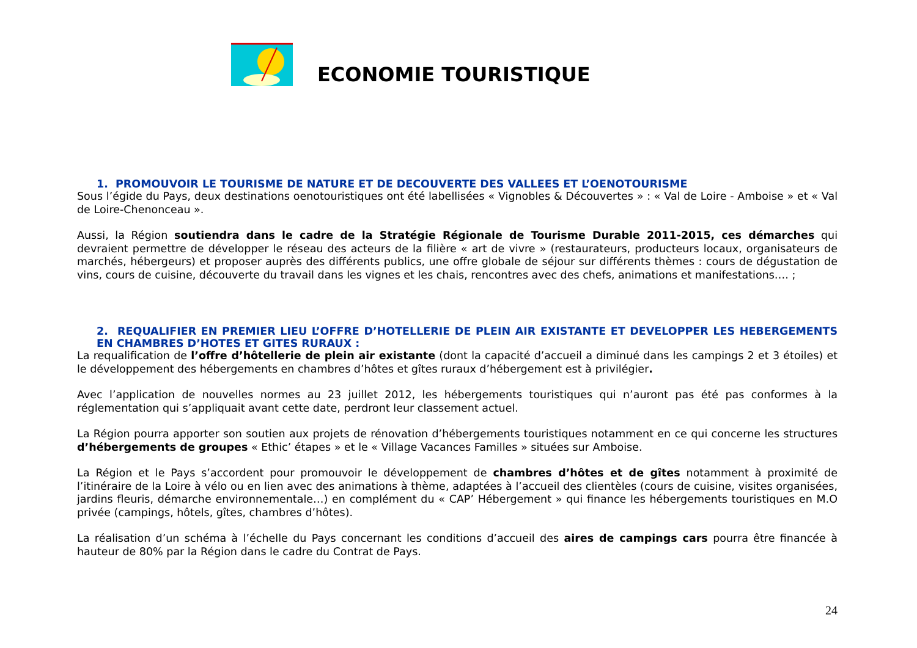ECONOMIE TOURISTIQUE
1. PROMOUVOIR LE TOURISME DE NATURE ET DE DECOUVERTE DES VALLEES ET L’OENOTOURISME
Sous l’égide du Pays, deux destinations oenotouristiques ont été labellisées « Vignobles & Découvertes » : « Val de Loire - Amboise » et « Val de Loire-Chenonceau ».
Aussi, la Région soutiendra dans le cadre de la Stratégie Régionale de Tourisme Durable 2011-2015, ces démarches qui devraient permettre de développer le réseau des acteurs de la filière « art de vivre » (restaurateurs, producteurs locaux, organisateurs de marchés, hébergeurs) et proposer auprès des différents publics, une offre globale de séjour sur différents thèmes : cours de dégustation de vins, cours de cuisine, découverte du travail dans les vignes et les chais, rencontres avec des chefs, animations et manifestations…. ;
2. REQUALIFIER EN PREMIER LIEU L’OFFRE D’HOTELLERIE DE PLEIN AIR EXISTANTE ET DEVELOPPER LES HEBERGEMENTS EN CHAMBRES D’HOTES ET GITES RURAUX :
La requalification de l’offre d’hôtellerie de plein air existante (dont la capacité d’accueil a diminué dans les campings 2 et 3 étoiles) et le développement des hébergements en chambres d’hôtes et gîtes ruraux d’hébergement est à privilégier.
Avec l’application de nouvelles normes au 23 juillet 2012, les hébergements touristiques qui n’auront pas été pas conformes à la réglementation qui s’appliquait avant cette date, perdront leur classement actuel.
La Région pourra apporter son soutien aux projets de rénovation d’hébergements touristiques notamment en ce qui concerne les structures d’hébergements de groupes « Ethic’ étapes » et le « Village Vacances Familles » situées sur Amboise.
La Région et le Pays s’accordent pour promouvoir le développement de chambres d’hôtes et de gîtes notamment à proximité de l’itinéraire de la Loire à vélo ou en lien avec des animations à thème, adaptées à l’accueil des clientèles (cours de cuisine, visites organisées, jardins fleuris, démarche environnementale…) en complément du « CAP’ Hébergement » qui finance les hébergements touristiques en M.O privée (campings, hôtels, gîtes, chambres d’hôtes).
La réalisation d’un schéma à l’échelle du Pays concernant les conditions d’accueil des aires de campings cars pourra être financée à hauteur de 80% par la Région dans le cadre du Contrat de Pays.
24